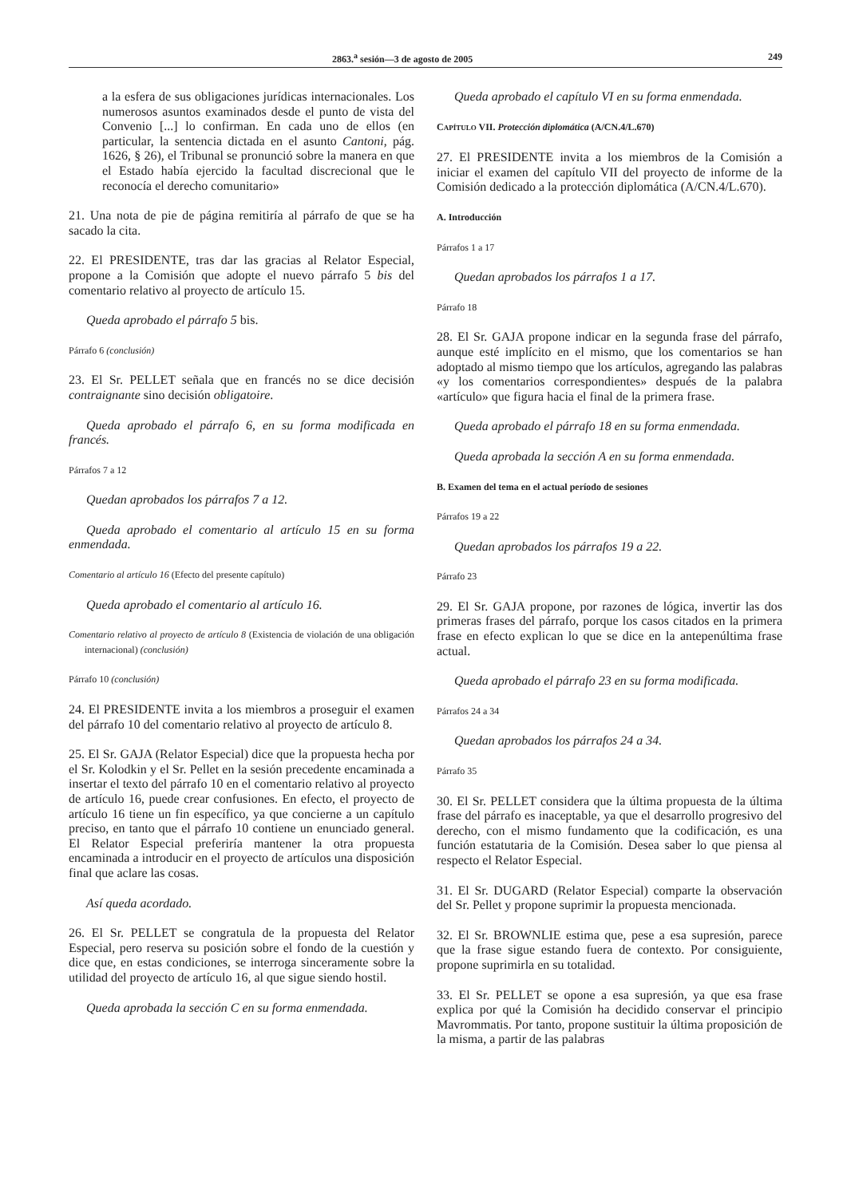2863.<sup>a</sup> sesión—3 de agosto de 2005 249
a la esfera de sus obligaciones jurídicas internacionales. Los numerosos asuntos examinados desde el punto de vista del Convenio [...] lo confirman. En cada uno de ellos (en particular, la sentencia dictada en el asunto Cantoni, pág. 1626, § 26), el Tribunal se pronunció sobre la manera en que el Estado había ejercido la facultad discrecional que le reconocía el derecho comunitario»
21. Una nota de pie de página remitiría al párrafo de que se ha sacado la cita.
22. El PRESIDENTE, tras dar las gracias al Relator Especial, propone a la Comisión que adopte el nuevo párrafo 5 bis del comentario relativo al proyecto de artículo 15.
Queda aprobado el párrafo 5 bis.
Párrafo 6 (conclusión)
23. El Sr. PELLET señala que en francés no se dice decisión contraignante sino decisión obligatoire.
Queda aprobado el párrafo 6, en su forma modificada en francés.
Párrafos 7 a 12
Quedan aprobados los párrafos 7 a 12.
Queda aprobado el comentario al artículo 15 en su forma enmendada.
Comentario al artículo 16 (Efecto del presente capítulo)
Queda aprobado el comentario al artículo 16.
Comentario relativo al proyecto de artículo 8 (Existencia de violación de una obligación internacional) (conclusión)
Párrafo 10 (conclusión)
24. El PRESIDENTE invita a los miembros a proseguir el examen del párrafo 10 del comentario relativo al proyecto de artículo 8.
25. El Sr. GAJA (Relator Especial) dice que la propuesta hecha por el Sr. Kolodkin y el Sr. Pellet en la sesión precedente encaminada a insertar el texto del párrafo 10 en el comentario relativo al proyecto de artículo 16, puede crear confusiones. En efecto, el proyecto de artículo 16 tiene un fin específico, ya que concierne a un capítulo preciso, en tanto que el párrafo 10 contiene un enunciado general. El Relator Especial preferiría mantener la otra propuesta encaminada a introducir en el proyecto de artículos una disposición final que aclare las cosas.
Así queda acordado.
26. El Sr. PELLET se congratula de la propuesta del Relator Especial, pero reserva su posición sobre el fondo de la cuestión y dice que, en estas condiciones, se interroga sinceramente sobre la utilidad del proyecto de artículo 16, al que sigue siendo hostil.
Queda aprobada la sección C en su forma enmendada.
Queda aprobado el capítulo VI en su forma enmendada.
CAPÍTULO VII. Protección diplomática (A/CN.4/L.670)
27. El PRESIDENTE invita a los miembros de la Comisión a iniciar el examen del capítulo VII del proyecto de informe de la Comisión dedicado a la protección diplomática (A/CN.4/L.670).
A. Introducción
Párrafos 1 a 17
Quedan aprobados los párrafos 1 a 17.
Párrafo 18
28. El Sr. GAJA propone indicar en la segunda frase del párrafo, aunque esté implícito en el mismo, que los comentarios se han adoptado al mismo tiempo que los artículos, agregando las palabras «y los comentarios correspondientes» después de la palabra «artículo» que figura hacia el final de la primera frase.
Queda aprobado el párrafo 18 en su forma enmendada.
Queda aprobada la sección A en su forma enmendada.
B. Examen del tema en el actual período de sesiones
Párrafos 19 a 22
Quedan aprobados los párrafos 19 a 22.
Párrafo 23
29. El Sr. GAJA propone, por razones de lógica, invertir las dos primeras frases del párrafo, porque los casos citados en la primera frase en efecto explican lo que se dice en la antepenúltima frase actual.
Queda aprobado el párrafo 23 en su forma modificada.
Párrafos 24 a 34
Quedan aprobados los párrafos 24 a 34.
Párrafo 35
30. El Sr. PELLET considera que la última propuesta de la última frase del párrafo es inaceptable, ya que el desarrollo progresivo del derecho, con el mismo fundamento que la codificación, es una función estatutaria de la Comisión. Desea saber lo que piensa al respecto el Relator Especial.
31. El Sr. DUGARD (Relator Especial) comparte la observación del Sr. Pellet y propone suprimir la propuesta mencionada.
32. El Sr. BROWNLIE estima que, pese a esa supresión, parece que la frase sigue estando fuera de contexto. Por consiguiente, propone suprimirla en su totalidad.
33. El Sr. PELLET se opone a esa supresión, ya que esa frase explica por qué la Comisión ha decidido conservar el principio Mavrommatis. Por tanto, propone sustituir la última proposición de la misma, a partir de las palabras